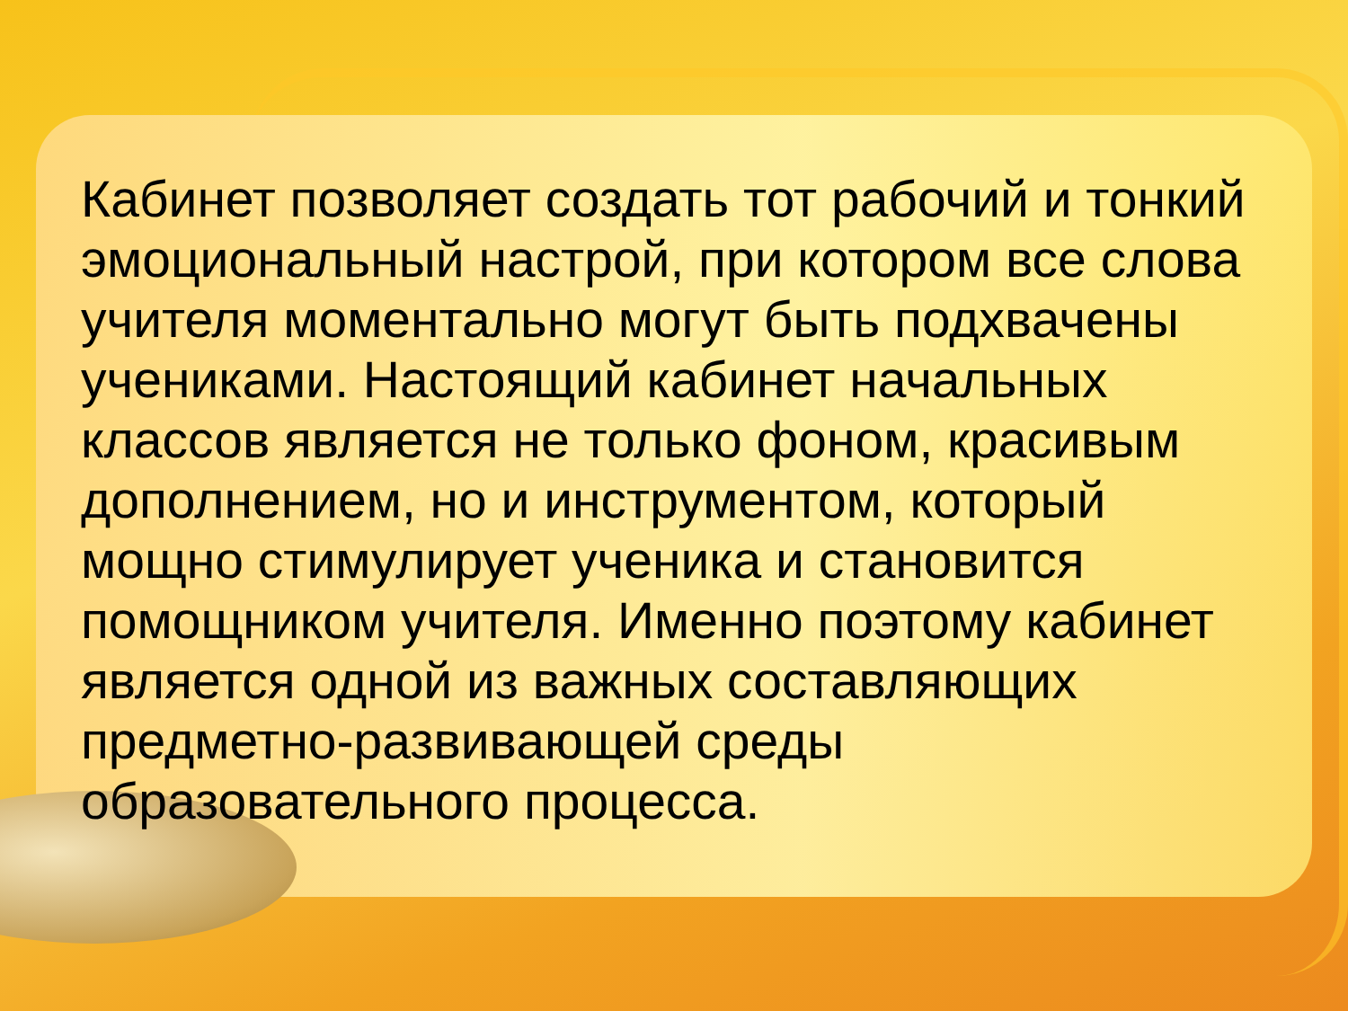Кабинет позволяет создать тот рабочий и тонкий эмоциональный настрой, при котором все слова учителя моментально могут быть подхвачены учениками. Настоящий кабинет начальных классов является не только фоном, красивым дополнением, но и инструментом, который мощно стимулирует ученика и становится помощником учителя. Именно поэтому кабинет является одной из важных составляющих предметно-развивающей среды образовательного процесса.